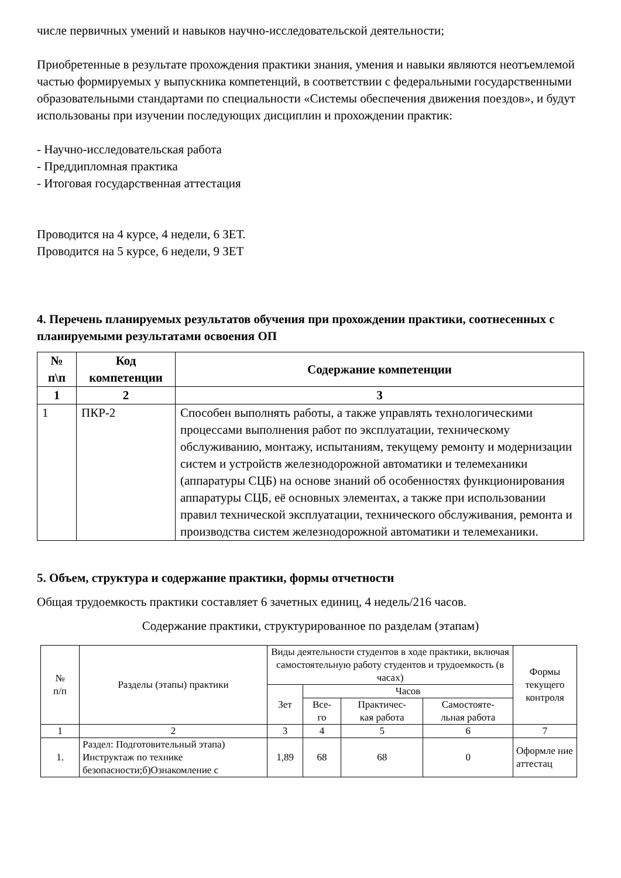числе первичных умений и навыков научно-исследовательской деятельности;
Приобретенные в результате прохождения практики знания, умения и навыки являются неотъемлемой частью формируемых у выпускника компетенций, в соответствии с федеральными государственными образовательными стандартами по специальности «Системы обеспечения движения поездов», и будут использованы при изучении последующих дисциплин и прохождении практик:
- Научно-исследовательская работа
- Преддипломная практика
- Итоговая государственная аттестация
Проводится на 4 курсе, 4 недели, 6 ЗЕТ.
Проводится на 5 курсе, 6 недели, 9 ЗЕТ
4. Перечень планируемых результатов обучения при прохождении практики, соотнесенных с планируемыми результатами освоения ОП
| № п\п | Код компетенции | Содержание компетенции |
| --- | --- | --- |
| 1 | 2 | 3 |
| 1 | ПКР-2 | Способен выполнять работы, а также управлять технологическими процессами выполнения работ по эксплуатации, техническому обслуживанию, монтажу, испытаниям, текущему ремонту и модернизации систем и устройств железнодорожной автоматики и телемеханики (аппаратуры СЦБ) на основе знаний об особенностях функционирования аппаратуры СЦБ, её основных элементах, а также при использовании правил технической эксплуатации, технического обслуживания, ремонта и производства систем железнодорожной автоматики и телемеханики. |
5. Объем, структура и содержание практики, формы отчетности
Общая трудоемкость практики составляет 6 зачетных единиц, 4 недель/216 часов.
Содержание практики, структурированное по разделам (этапам)
| № п/п | Разделы (этапы) практики | Виды деятельности студентов в ходе практики, включая самостоятельную работу студентов и трудоемкость (в часах) | | | | Формы текущего контроля |
| --- | --- | --- | --- | --- | --- | --- |
| | | Зет | Часов | | | |
| | | | Все- го | Практичес- кая работа | Самостояте- льная работа | |
| 1 | 2 | 3 | 4 | 5 | 6 | 7 |
| 1. | Раздел: Подготовительный этапа) Инструктаж по технике безопасности;б)Ознакомление с | 1,89 | 68 | 68 | 0 | Оформле ние аттестац |